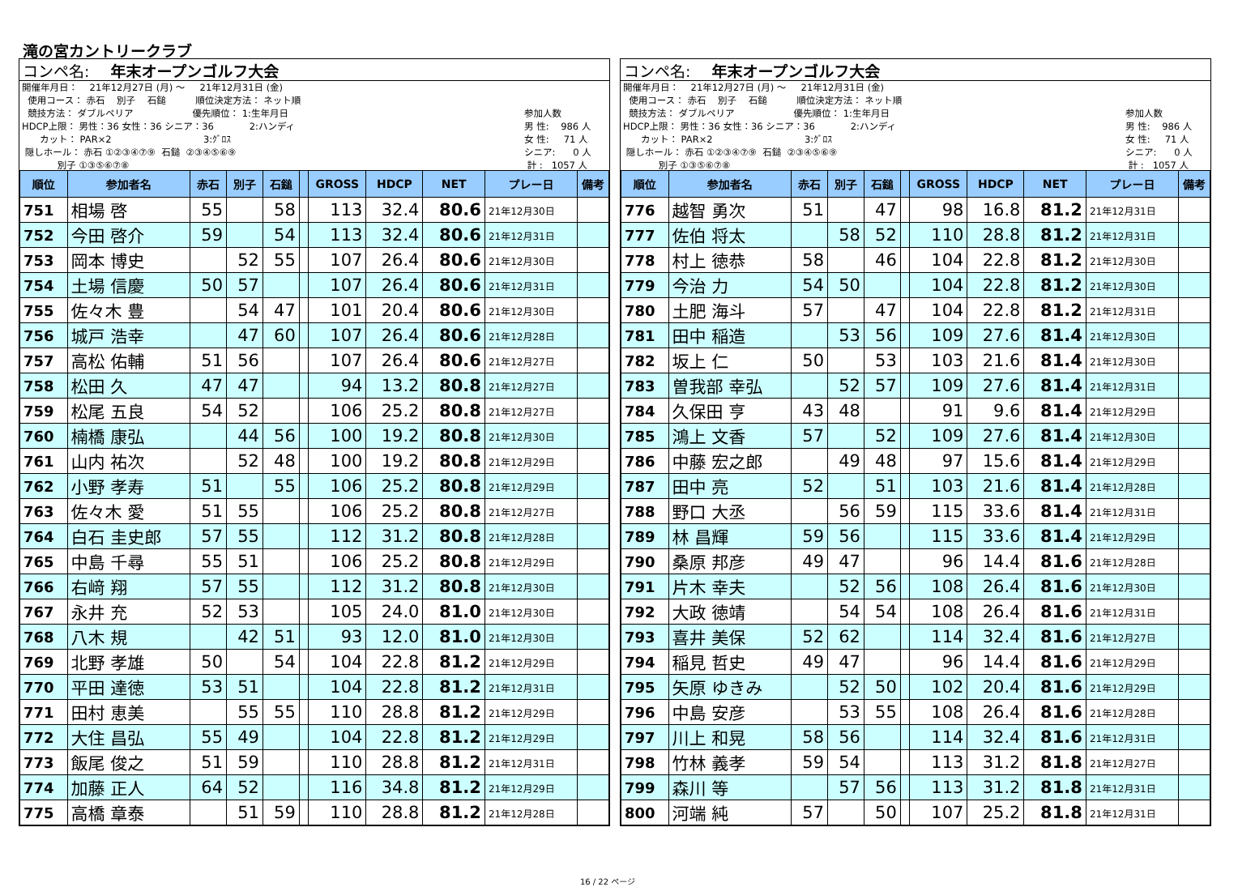滝の宮カントリークラブ
コンペ名: 年末オープンゴルフ大会
開催年月日： 21年12月27日 (月) ～ 21年12月31日 (金) 使用コース： 赤石 別子 石鎚 順位決定方法： ネット順 競技方法： ダブルペリア 優先順位： 1:生年月日 HDCP上限： 男性：36 女性：36 シニア：36 2:ハンディ カット： PAR×2 3:ｸﾞﾛｽ 隠しホール： 赤石 ①②③④⑦⑨ 石鎚 ②③④⑤⑥⑨ 別子 ①③⑤⑥⑦⑧
参加人数 男 性: 986 人 女 性: 71 人 シニア: 0 人 計 : 1057 人
| 順位 | 参加者名 | 赤石 | 別子 | 石鎚 | | GROSS | HDCP | NET | プレー日 | 備考 |
| --- | --- | --- | --- | --- | --- | --- | --- | --- | --- | --- |
| 751 | 相場 啓 | 55 | | 58 | | 113 | 32.4 | 80.6 | 21年12月30日 | |
| 752 | 今田 啓介 | 59 | | 54 | | 113 | 32.4 | 80.6 | 21年12月31日 | |
| 753 | 岡本 博史 | | 52 | 55 | | 107 | 26.4 | 80.6 | 21年12月30日 | |
| 754 | 土場 信慶 | 50 | 57 | | | 107 | 26.4 | 80.6 | 21年12月31日 | |
| 755 | 佐々木 豊 | | 54 | 47 | | 101 | 20.4 | 80.6 | 21年12月30日 | |
| 756 | 城戸 浩幸 | | 47 | 60 | | 107 | 26.4 | 80.6 | 21年12月28日 | |
| 757 | 高松 佑輔 | 51 | 56 | | | 107 | 26.4 | 80.6 | 21年12月27日 | |
| 758 | 松田 久 | 47 | 47 | | | 94 | 13.2 | 80.8 | 21年12月27日 | |
| 759 | 松尾 五良 | 54 | 52 | | | 106 | 25.2 | 80.8 | 21年12月27日 | |
| 760 | 楠橋 康弘 | | 44 | 56 | | 100 | 19.2 | 80.8 | 21年12月30日 | |
| 761 | 山内 祐次 | | 52 | 48 | | 100 | 19.2 | 80.8 | 21年12月29日 | |
| 762 | 小野 孝寿 | 51 | | 55 | | 106 | 25.2 | 80.8 | 21年12月29日 | |
| 763 | 佐々木 愛 | 51 | 55 | | | 106 | 25.2 | 80.8 | 21年12月27日 | |
| 764 | 白石 圭史郎 | 57 | 55 | | | 112 | 31.2 | 80.8 | 21年12月28日 | |
| 765 | 中島 千尋 | 55 | 51 | | | 106 | 25.2 | 80.8 | 21年12月29日 | |
| 766 | 右﨑 翔 | 57 | 55 | | | 112 | 31.2 | 80.8 | 21年12月30日 | |
| 767 | 永井 充 | 52 | 53 | | | 105 | 24.0 | 81.0 | 21年12月30日 | |
| 768 | 八木 規 | | 42 | 51 | | 93 | 12.0 | 81.0 | 21年12月30日 | |
| 769 | 北野 孝雄 | 50 | | 54 | | 104 | 22.8 | 81.2 | 21年12月29日 | |
| 770 | 平田 達徳 | 53 | 51 | | | 104 | 22.8 | 81.2 | 21年12月31日 | |
| 771 | 田村 恵美 | | 55 | 55 | | 110 | 28.8 | 81.2 | 21年12月29日 | |
| 772 | 大住 昌弘 | 55 | 49 | | | 104 | 22.8 | 81.2 | 21年12月29日 | |
| 773 | 飯尾 俊之 | 51 | 59 | | | 110 | 28.8 | 81.2 | 21年12月31日 | |
| 774 | 加藤 正人 | 64 | 52 | | | 116 | 34.8 | 81.2 | 21年12月29日 | |
| 775 | 高橋 章泰 | | 51 | 59 | | 110 | 28.8 | 81.2 | 21年12月28日 | |
コンペ名: 年末オープンゴルフ大会
開催年月日： 21年12月27日 (月) ～ 21年12月31日 (金) 使用コース： 赤石 別子 石鎚 順位決定方法： ネット順 競技方法： ダブルペリア 優先順位： 1:生年月日 HDCP上限： 男性：36 女性：36 シニア：36 2:ハンディ カット： PAR×2 3:ｸﾞﾛｽ 隠しホール： 赤石 ①②③④⑦⑨ 石鎚 ②③④⑤⑥⑨ 別子 ①③⑤⑥⑦⑧
参加人数 男 性: 986 人 女 性: 71 人 シニア: 0 人 計 : 1057 人
| 順位 | 参加者名 | 赤石 | 別子 | 石鎚 | | GROSS | HDCP | NET | プレー日 | 備考 |
| --- | --- | --- | --- | --- | --- | --- | --- | --- | --- | --- |
| 776 | 越智 勇次 | 51 | | 47 | | 98 | 16.8 | 81.2 | 21年12月31日 | |
| 777 | 佐伯 将太 | | 58 | 52 | | 110 | 28.8 | 81.2 | 21年12月31日 | |
| 778 | 村上 徳恭 | 58 | | 46 | | 104 | 22.8 | 81.2 | 21年12月30日 | |
| 779 | 今治 力 | 54 | 50 | | | 104 | 22.8 | 81.2 | 21年12月30日 | |
| 780 | 土肥 海斗 | 57 | | 47 | | 104 | 22.8 | 81.2 | 21年12月31日 | |
| 781 | 田中 稲造 | | 53 | 56 | | 109 | 27.6 | 81.4 | 21年12月30日 | |
| 782 | 坂上 仁 | 50 | | 53 | | 103 | 21.6 | 81.4 | 21年12月30日 | |
| 783 | 曽我部 幸弘 | | 52 | 57 | | 109 | 27.6 | 81.4 | 21年12月31日 | |
| 784 | 久保田 亨 | 43 | 48 | | | 91 | 9.6 | 81.4 | 21年12月29日 | |
| 785 | 鴻上 文香 | 57 | | 52 | | 109 | 27.6 | 81.4 | 21年12月30日 | |
| 786 | 中藤 宏之郎 | | 49 | 48 | | 97 | 15.6 | 81.4 | 21年12月29日 | |
| 787 | 田中 亮 | 52 | | 51 | | 103 | 21.6 | 81.4 | 21年12月28日 | |
| 788 | 野口 大丞 | | 56 | 59 | | 115 | 33.6 | 81.4 | 21年12月31日 | |
| 789 | 林 昌輝 | 59 | 56 | | | 115 | 33.6 | 81.4 | 21年12月29日 | |
| 790 | 桑原 邦彦 | 49 | 47 | | | 96 | 14.4 | 81.6 | 21年12月28日 | |
| 791 | 片木 幸夫 | | 52 | 56 | | 108 | 26.4 | 81.6 | 21年12月30日 | |
| 792 | 大政 徳靖 | | 54 | 54 | | 108 | 26.4 | 81.6 | 21年12月31日 | |
| 793 | 喜井 美保 | 52 | 62 | | | 114 | 32.4 | 81.6 | 21年12月27日 | |
| 794 | 稲見 哲史 | 49 | 47 | | | 96 | 14.4 | 81.6 | 21年12月29日 | |
| 795 | 矢原 ゆきみ | | 52 | 50 | | 102 | 20.4 | 81.6 | 21年12月29日 | |
| 796 | 中島 安彦 | | 53 | 55 | | 108 | 26.4 | 81.6 | 21年12月28日 | |
| 797 | 川上 和晃 | 58 | 56 | | | 114 | 32.4 | 81.6 | 21年12月31日 | |
| 798 | 竹林 義孝 | 59 | 54 | | | 113 | 31.2 | 81.8 | 21年12月27日 | |
| 799 | 森川 等 | | 57 | 56 | | 113 | 31.2 | 81.8 | 21年12月31日 | |
| 800 | 河端 純 | 57 | | 50 | | 107 | 25.2 | 81.8 | 21年12月31日 | |
16 / 22 ページ